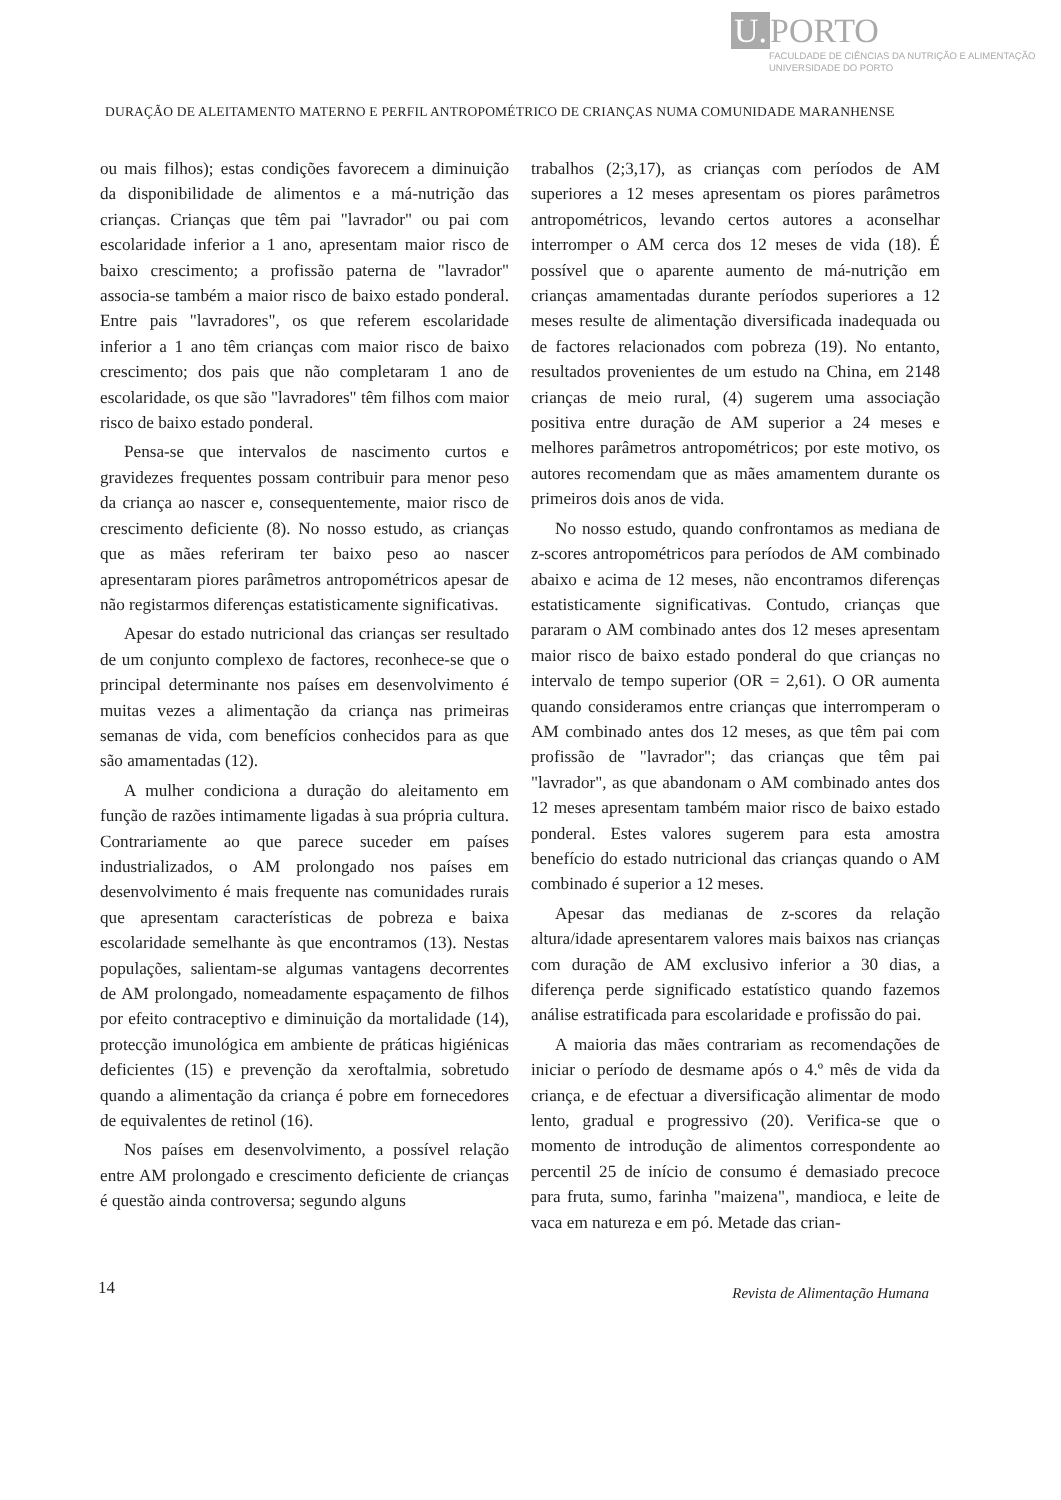U. PORTO
FACULDADE DE CIÊNCIAS DA NUTRIÇÃO E ALIMENTAÇÃO
UNIVERSIDADE DO PORTO
DURAÇÃO DE ALEITAMENTO MATERNO E PERFIL ANTROPOMÉTRICO DE CRIANÇAS NUMA COMUNIDADE MARANHENSE
ou mais filhos); estas condições favorecem a diminuição da disponibilidade de alimentos e a má-nutrição das crianças. Crianças que têm pai "lavrador" ou pai com escolaridade inferior a 1 ano, apresentam maior risco de baixo crescimento; a profissão paterna de "lavrador" associa-se também a maior risco de baixo estado ponderal. Entre pais "lavradores", os que referem escolaridade inferior a 1 ano têm crianças com maior risco de baixo crescimento; dos pais que não completaram 1 ano de escolaridade, os que são "lavradores" têm filhos com maior risco de baixo estado ponderal.
Pensa-se que intervalos de nascimento curtos e gravidezes frequentes possam contribuir para menor peso da criança ao nascer e, consequentemente, maior risco de crescimento deficiente (8). No nosso estudo, as crianças que as mães referiram ter baixo peso ao nascer apresentaram piores parâmetros antropométricos apesar de não registarmos diferenças estatisticamente significativas.
Apesar do estado nutricional das crianças ser resultado de um conjunto complexo de factores, reconhece-se que o principal determinante nos países em desenvolvimento é muitas vezes a alimentação da criança nas primeiras semanas de vida, com benefícios conhecidos para as que são amamentadas (12).
A mulher condiciona a duração do aleitamento em função de razões intimamente ligadas à sua própria cultura. Contrariamente ao que parece suceder em países industrializados, o AM prolongado nos países em desenvolvimento é mais frequente nas comunidades rurais que apresentam características de pobreza e baixa escolaridade semelhante às que encontramos (13). Nestas populações, salientam-se algumas vantagens decorrentes de AM prolongado, nomeadamente espaçamento de filhos por efeito contraceptivo e diminuição da mortalidade (14), protecção imunológica em ambiente de práticas higiénicas deficientes (15) e prevenção da xeroftalmia, sobretudo quando a alimentação da criança é pobre em fornecedores de equivalentes de retinol (16).
Nos países em desenvolvimento, a possível relação entre AM prolongado e crescimento deficiente de crianças é questão ainda controversa; segundo alguns
trabalhos (2;3,17), as crianças com períodos de AM superiores a 12 meses apresentam os piores parâmetros antropométricos, levando certos autores a aconselhar interromper o AM cerca dos 12 meses de vida (18). É possível que o aparente aumento de má-nutrição em crianças amamentadas durante períodos superiores a 12 meses resulte de alimentação diversificada inadequada ou de factores relacionados com pobreza (19). No entanto, resultados provenientes de um estudo na China, em 2148 crianças de meio rural, (4) sugerem uma associação positiva entre duração de AM superior a 24 meses e melhores parâmetros antropométricos; por este motivo, os autores recomendam que as mães amamentem durante os primeiros dois anos de vida.
No nosso estudo, quando confrontamos as mediana de z-scores antropométricos para períodos de AM combinado abaixo e acima de 12 meses, não encontramos diferenças estatisticamente significativas. Contudo, crianças que pararam o AM combinado antes dos 12 meses apresentam maior risco de baixo estado ponderal do que crianças no intervalo de tempo superior (OR = 2,61). O OR aumenta quando consideramos entre crianças que interromperam o AM combinado antes dos 12 meses, as que têm pai com profissão de "lavrador"; das crianças que têm pai "lavrador", as que abandonam o AM combinado antes dos 12 meses apresentam também maior risco de baixo estado ponderal. Estes valores sugerem para esta amostra benefício do estado nutricional das crianças quando o AM combinado é superior a 12 meses.
Apesar das medianas de z-scores da relação altura/idade apresentarem valores mais baixos nas crianças com duração de AM exclusivo inferior a 30 dias, a diferença perde significado estatístico quando fazemos análise estratificada para escolaridade e profissão do pai.
A maioria das mães contrariam as recomendações de iniciar o período de desmame após o 4.º mês de vida da criança, e de efectuar a diversificação alimentar de modo lento, gradual e progressivo (20). Verifica-se que o momento de introdução de alimentos correspondente ao percentil 25 de início de consumo é demasiado precoce para fruta, sumo, farinha "maizena", mandioca, e leite de vaca em natureza e em pó. Metade das crian-
14 Revista de Alimentação Humana